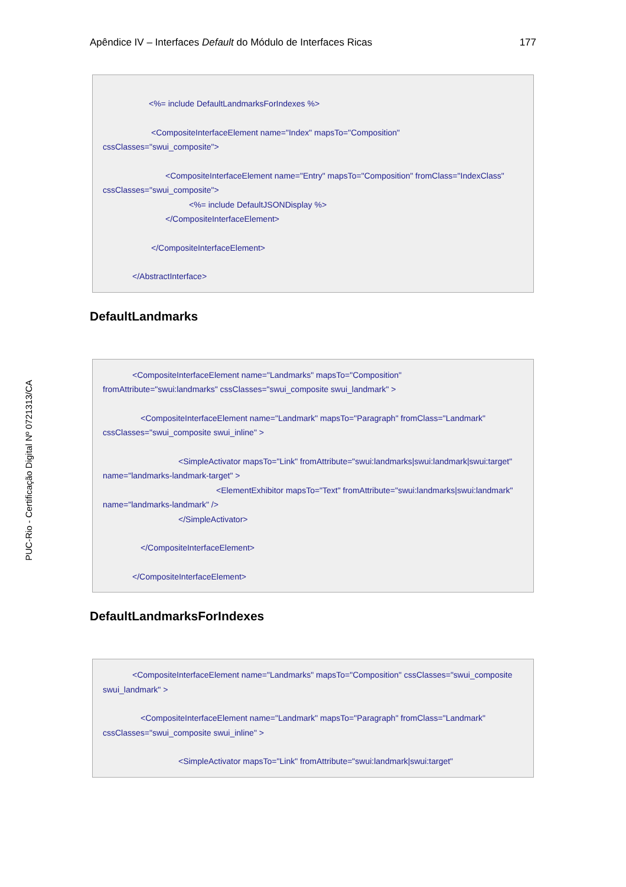Apêndice IV – Interfaces Default do Módulo de Interfaces Ricas 177
PUC-Rio - Certificação Digital Nº 0721313/CA
<%= include DefaultLandmarksForIndexes %>
<CompositeInterfaceElement name="Index" mapsTo="Composition"
cssClasses="swui_composite">
<CompositeInterfaceElement name="Entry" mapsTo="Composition" fromClass="IndexClass"
cssClasses="swui_composite">
<%= include DefaultJSONDisplay %>
</CompositeInterfaceElement>
</CompositeInterfaceElement>
</AbstractInterface>
DefaultLandmarks
<CompositeInterfaceElement name="Landmarks" mapsTo="Composition"
fromAttribute="swui:landmarks" cssClasses="swui_composite swui_landmark" >
<CompositeInterfaceElement name="Landmark" mapsTo="Paragraph" fromClass="Landmark"
cssClasses="swui_composite swui_inline" >
<SimpleActivator mapsTo="Link" fromAttribute="swui:landmarks|swui:landmark|swui:target"
name="landmarks-landmark-target" >
<ElementExhibitor mapsTo="Text" fromAttribute="swui:landmarks|swui:landmark"
name="landmarks-landmark" />
</SimpleActivator>
</CompositeInterfaceElement>
</CompositeInterfaceElement>
DefaultLandmarksForIndexes
<CompositeInterfaceElement name="Landmarks" mapsTo="Composition" cssClasses="swui_composite
swui_landmark" >
<CompositeInterfaceElement name="Landmark" mapsTo="Paragraph" fromClass="Landmark"
cssClasses="swui_composite swui_inline" >
<SimpleActivator mapsTo="Link" fromAttribute="swui:landmark|swui:target"